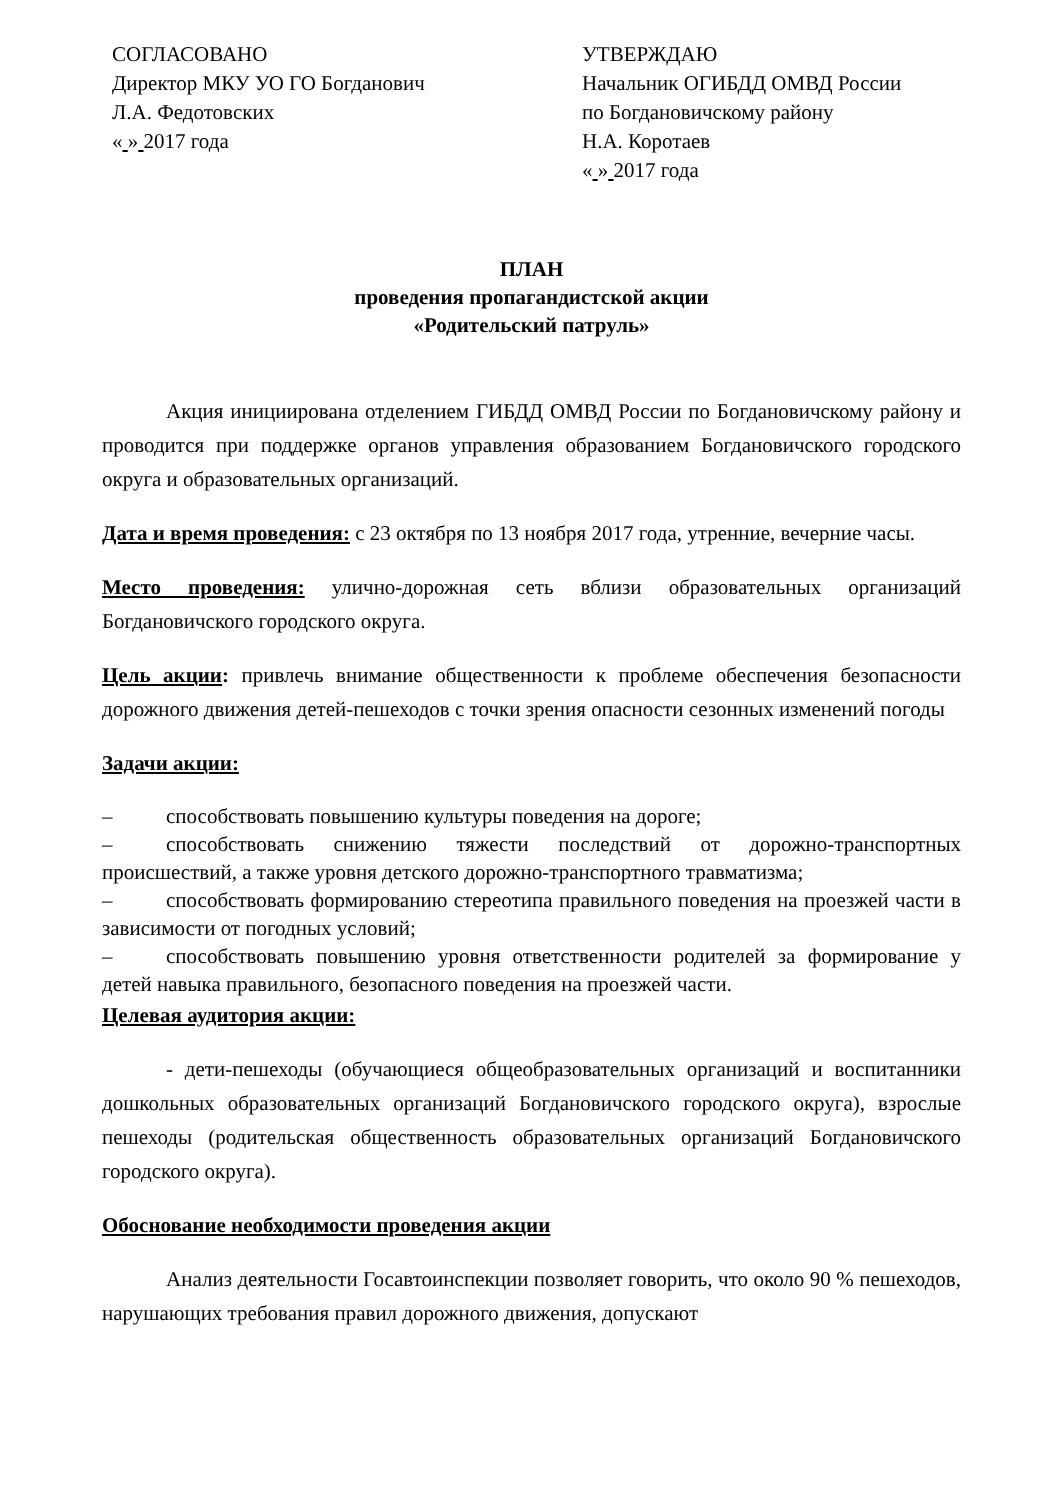СОГЛАСОВАНО
Директор МКУ УО ГО Богданович
Л.А. Федотовских
« » 2017 года
УТВЕРЖДАЮ
Начальник ОГИБДД ОМВД России
по Богдановичскому району
Н.А. Коротаев
« » 2017 года
ПЛАН
проведения пропагандистской акции
«Родительский патруль»
Акция инициирована отделением ГИБДД ОМВД России по Богдановичскому району и проводится при поддержке органов управления образованием Богдановичского городского округа и образовательных организаций.
Дата и время проведения: с 23 октября по 13 ноября 2017 года, утренние, вечерние часы.
Место проведения: улично-дорожная сеть вблизи образовательных организаций Богдановичского городского округа.
Цель акции: привлечь внимание общественности к проблеме обеспечения безопасности дорожного движения детей-пешеходов с точки зрения опасности сезонных изменений погоды
Задачи акции:
– способствовать повышению культуры поведения на дороге;
– способствовать снижению тяжести последствий от дорожно-транспортных происшествий, а также уровня детского дорожно-транспортного травматизма;
– способствовать формированию стереотипа правильного поведения на проезжей части в зависимости от погодных условий;
– способствовать повышению уровня ответственности родителей за формирование у детей навыка правильного, безопасного поведения на проезжей части.
Целевая аудитория акции:
- дети-пешеходы (обучающиеся общеобразовательных организаций и воспитанники дошкольных образовательных организаций Богдановичского городского округа), взрослые пешеходы (родительская общественность образовательных организаций Богдановичского городского округа).
Обоснование необходимости проведения акции
Анализ деятельности Госавтоинспекции позволяет говорить, что около 90 % пешеходов, нарушающих требования правил дорожного движения, допускают